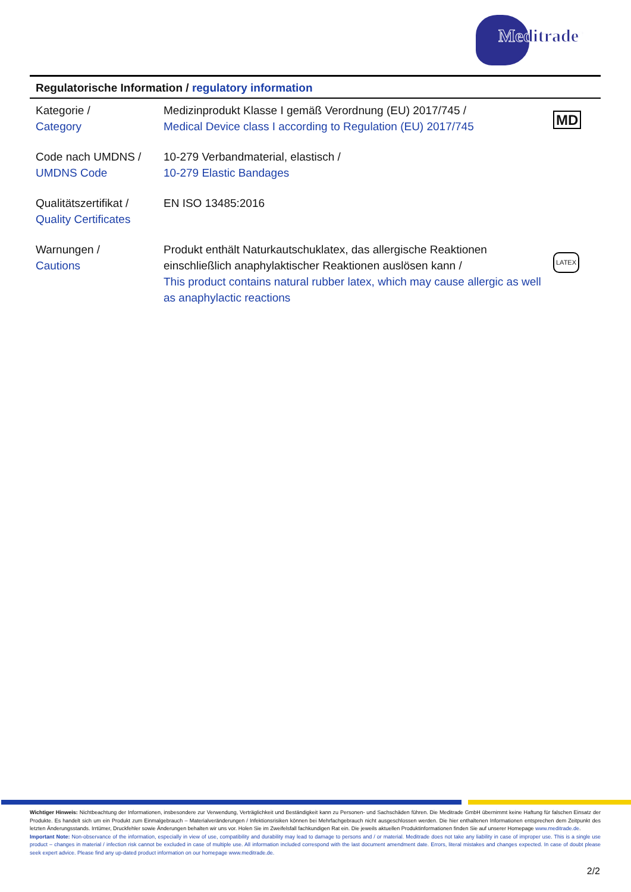Meditrade<sup>®</sup>
Regulatorische Information / regulatory information
| Kategorie / Category | Medizinprodukt Klasse I gemäß Verordnung (EU) 2017/745 / Medical Device class I according to Regulation (EU) 2017/745 | MD |
| Code nach UMDNS / UMDNS Code | 10-279 Verbandmaterial, elastisch / 10-279 Elastic Bandages | |
| Qualitätszertifikat / Quality Certificates | EN ISO 13485:2016 | |
| Warnungen / Cautions | Produkt enthält Naturkautschuklatex, das allergische Reaktionen einschließlich anaphylaktischer Reaktionen auslösen kann / This product contains natural rubber latex, which may cause allergic as well as anaphylactic reactions | LATEX |
Wichtiger Hinweis: Nichtbeachtung der Informationen, insbesondere zur Verwendung, Verträglichkeit und Beständigkeit kann zu Personen- und Sachschäden führen. Die Meditrade GmbH übernimmt keine Haftung für falschen Einsatz der Produkte. Es handelt sich um ein Produkt zum Einmalgebrauch – Materialveränderungen / Infektionsrisiken können bei Mehrfachgebrauch nicht ausgeschlossen werden. Die hier enthaltenen Informationen entsprechen dem Zeitpunkt des letzten Änderungsstands. Irrtümer, Druckfehler sowie Änderungen behalten wir uns vor. Holen Sie im Zweifelsfall fachkundigen Rat ein. Die jeweils aktuellen Produktinformationen finden Sie auf unserer Homepage www.meditrade.de.
Important Note: Non-observance of the information, especially in view of use, compatibility and durability may lead to damage to persons and / or material. Meditrade does not take any liability in case of improper use. This is a single use product – changes in material / infection risk cannot be excluded in case of multiple use. All information included correspond with the last document amendment date. Errors, literal mistakes and changes expected. In case of doubt please seek expert advice. Please find any up-dated product information on our homepage www.meditrade.de.
2/2